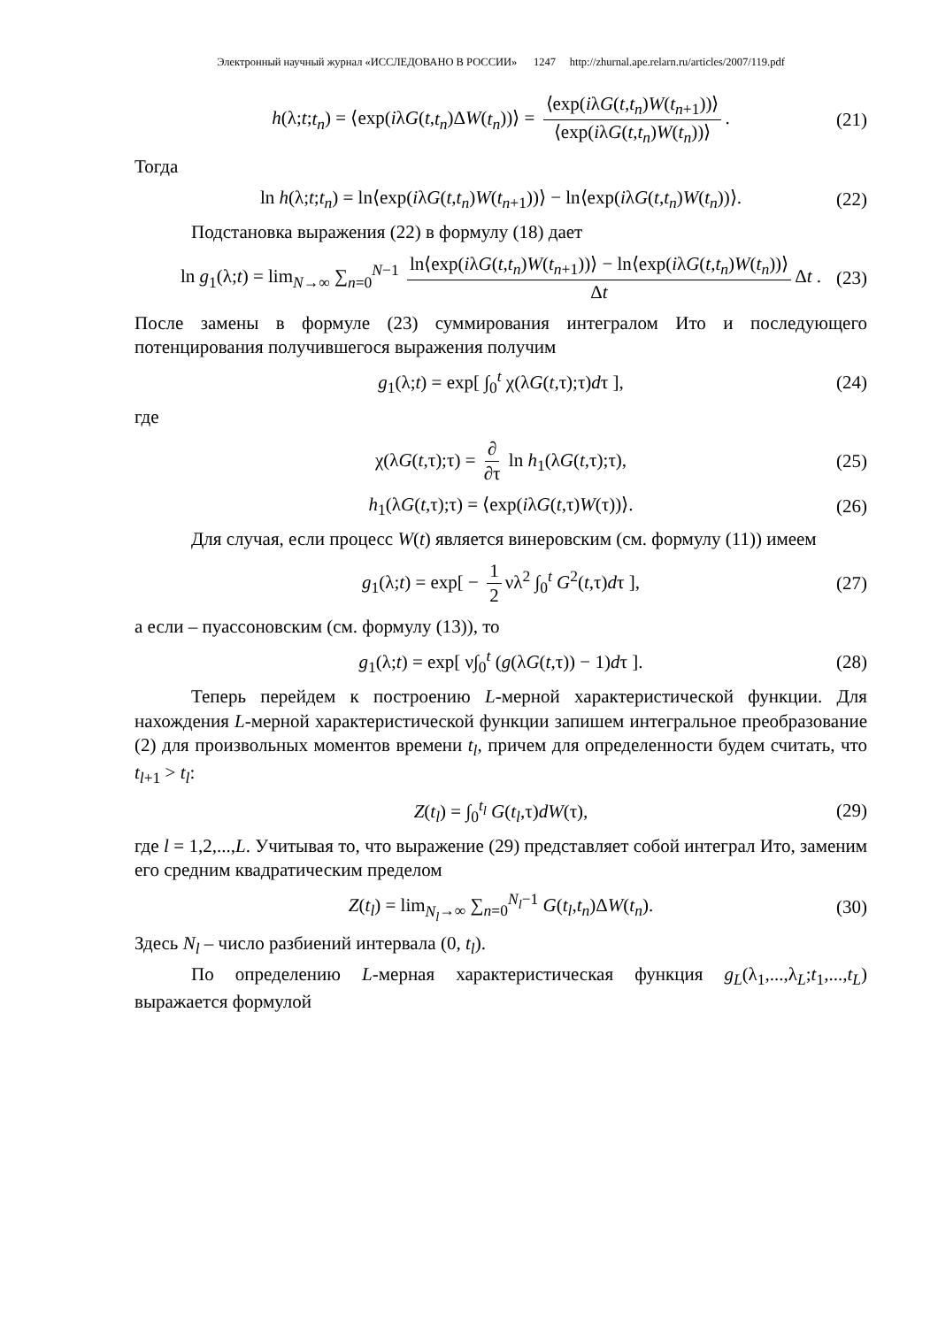Электронный научный журнал «ИССЛЕДОВАНО В РОССИИ» 1247 http://zhurnal.ape.relarn.ru/articles/2007/119.pdf
h(λ;t;t<sub>n</sub>) = ⟨exp(iλG(t,t<sub>n</sub>)ΔW(t<sub>n</sub>))⟩ = ⟨exp(iλG(t,t<sub>n</sub>)W(t<sub>n+1</sub>))⟩ ⟨exp(iλG(t,t<sub>n</sub>)W(t<sub>n</sub>))⟩. (21)
Тогда
ln h(λ;t;t<sub>n</sub>) = ln⟨exp(iλG(t,t<sub>n</sub>)W(t<sub>n+1</sub>))⟩ − ln⟨exp(iλG(t,t<sub>n</sub>)W(t<sub>n</sub>))⟩. (22)
Подстановка выражения (22) в формулу (18) дает
ln g<sub>1</sub>(λ;t) = lim<sub>N→∞</sub> ∑<sub>n=0</sub><sup>N−1</sup> ln⟨exp(iλG(t,t<sub>n</sub>)W(t<sub>n+1</sub>))⟩ − ln⟨exp(iλG(t,t<sub>n</sub>)W(t<sub>n</sub>))⟩ Δt Δt . (23)
После замены в формуле (23) суммирования интегралом Ито и последующего потенцирования получившегося выражения получим
g<sub>1</sub>(λ;t) = exp[ ∫<sub>0</sub><sup>t</sup> χ(λG(t,τ);τ)dτ ], (24)
где
χ(λG(t,τ);τ) = ∂ ∂τ ln h<sub>1</sub>(λG(t,τ);τ), (25)
h<sub>1</sub>(λG(t,τ);τ) = ⟨exp(iλG(t,τ)W(τ))⟩. (26)
Для случая, если процесс W(t) является винеровским (см. формулу (11)) имеем
g<sub>1</sub>(λ;t) = exp[ − 1 2 νλ<sup>2</sup> ∫<sub>0</sub><sup>t</sup> G<sup>2</sup>(t,τ)dτ ], (27)
а если – пуассоновским (см. формулу (13)), то
g<sub>1</sub>(λ;t) = exp[ ν∫<sub>0</sub><sup>t</sup> (g(λG(t,τ)) − 1)dτ ]. (28)
Теперь перейдем к построению L-мерной характеристической функции. Для нахождения L-мерной характеристической функции запишем интегральное преобразование (2) для произвольных моментов времени t<sub>l</sub>, причем для определенности будем считать, что t<sub>l+1</sub> > t<sub>l</sub>:
Z(t<sub>l</sub>) = ∫<sub>0</sub><sup>t<sub>l</sub></sup> G(t<sub>l</sub>,τ)dW(τ), (29)
где l = 1,2,...,L. Учитывая то, что выражение (29) представляет собой интеграл Ито, заменим его средним квадратическим пределом
Z(t<sub>l</sub>) = lim<sub>N<sub>l</sub>→∞</sub> ∑<sub>n=0</sub><sup>N<sub>l</sub>−1</sup> G(t<sub>l</sub>,t<sub>n</sub>)ΔW(t<sub>n</sub>). (30)
Здесь N<sub>l</sub> – число разбиений интервала (0, t<sub>l</sub>).
По определению L-мерная характеристическая функция g<sub>L</sub>(λ<sub>1</sub>,...,λ<sub>L</sub>;t<sub>1</sub>,...,t<sub>L</sub>) выражается формулой